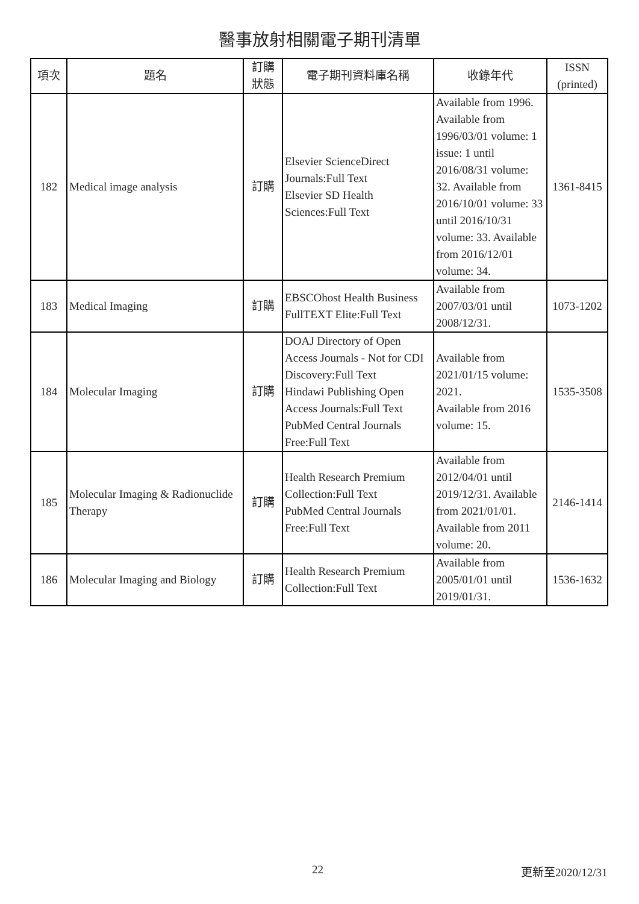醫事放射相關電子期刊清單
| 項次 | 題名 | 訂購 狀態 | 電子期刊資料庫名稱 | 收錄年代 | ISSN (printed) |
| --- | --- | --- | --- | --- | --- |
| 182 | Medical image analysis | 訂購 | Elsevier ScienceDirect Journals:Full Text Elsevier SD Health Sciences:Full Text | Available from 1996. Available from 1996/03/01 volume: 1 issue: 1 until 2016/08/31 volume: 32. Available from 2016/10/01 volume: 33 until 2016/10/31 volume: 33. Available from 2016/12/01 volume: 34. | 1361-8415 |
| 183 | Medical Imaging | 訂購 | EBSCOhost Health Business FullTEXT Elite:Full Text | Available from 2007/03/01 until 2008/12/31. | 1073-1202 |
| 184 | Molecular Imaging | 訂購 | DOAJ Directory of Open Access Journals - Not for CDI Discovery:Full Text Hindawi Publishing Open Access Journals:Full Text PubMed Central Journals Free:Full Text | Available from 2021/01/15 volume: 2021. Available from 2016 volume: 15. | 1535-3508 |
| 185 | Molecular Imaging & Radionuclide Therapy | 訂購 | Health Research Premium Collection:Full Text PubMed Central Journals Free:Full Text | Available from 2012/04/01 until 2019/12/31. Available from 2021/01/01. Available from 2011 volume: 20. | 2146-1414 |
| 186 | Molecular Imaging and Biology | 訂購 | Health Research Premium Collection:Full Text | Available from 2005/01/01 until 2019/01/31. | 1536-1632 |
22 更新至2020/12/31